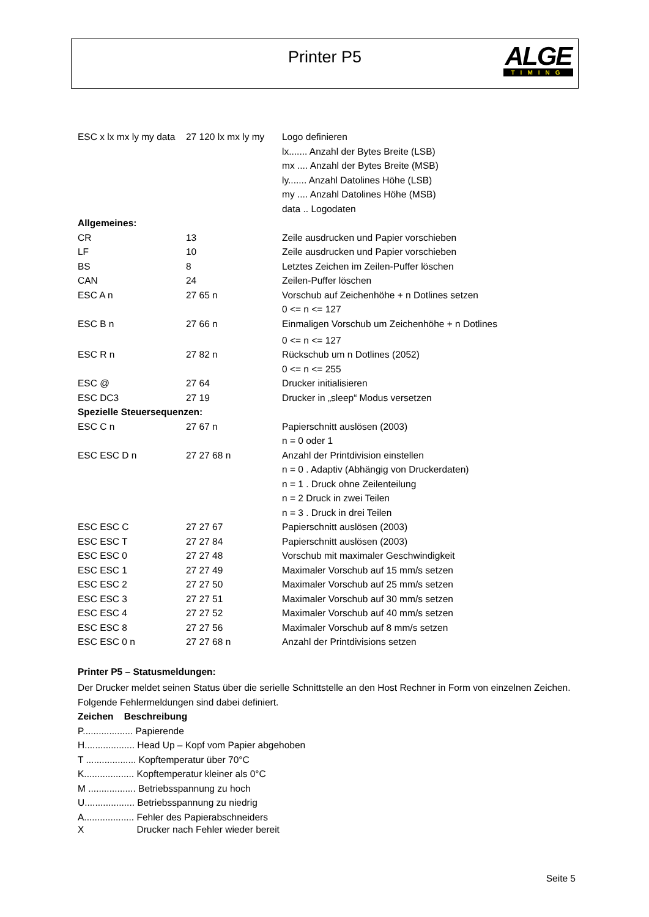Printer P5
ALGE
TIMING
| ESC x lx mx ly my data | 27 120 lx mx ly my | Logo definieren |
| | | lx....... Anzahl der Bytes Breite (LSB) |
| | | mx .... Anzahl der Bytes Breite (MSB) |
| | | ly....... Anzahl Datolines Höhe (LSB) |
| | | my .... Anzahl Datolines Höhe (MSB) |
| | | data .. Logodaten |
| Allgemeines: | | |
| CR | 13 | Zeile ausdrucken und Papier vorschieben |
| LF | 10 | Zeile ausdrucken und Papier vorschieben |
| BS | 8 | Letztes Zeichen im Zeilen-Puffer löschen |
| CAN | 24 | Zeilen-Puffer löschen |
| ESC A n | 27 65 n | Vorschub auf Zeichenhöhe + n Dotlines setzen |
| | | 0 <= n <= 127 |
| ESC B n | 27 66 n | Einmaligen Vorschub um Zeichenhöhe + n Dotlines |
| | | 0 <= n <= 127 |
| ESC R n | 27 82 n | Rückschub um n Dotlines (2052) |
| | | 0 <= n <= 255 |
| ESC @ | 27 64 | Drucker initialisieren |
| ESC DC3 | 27 19 | Drucker in „sleep“ Modus versetzen |
| Spezielle Steuersequenzen: | | |
| ESC C n | 27 67 n | Papierschnitt auslösen (2003) |
| | | n = 0 oder 1 |
| ESC ESC D n | 27 27 68 n | Anzahl der Printdivision einstellen |
| | | n = 0 . Adaptiv (Abhängig von Druckerdaten) |
| | | n = 1 . Druck ohne Zeilenteilung |
| | | n = 2 Druck in zwei Teilen |
| | | n = 3 . Druck in drei Teilen |
| ESC ESC C | 27 27 67 | Papierschnitt auslösen (2003) |
| ESC ESC T | 27 27 84 | Papierschnitt auslösen (2003) |
| ESC ESC 0 | 27 27 48 | Vorschub mit maximaler Geschwindigkeit |
| ESC ESC 1 | 27 27 49 | Maximaler Vorschub auf 15 mm/s setzen |
| ESC ESC 2 | 27 27 50 | Maximaler Vorschub auf 25 mm/s setzen |
| ESC ESC 3 | 27 27 51 | Maximaler Vorschub auf 30 mm/s setzen |
| ESC ESC 4 | 27 27 52 | Maximaler Vorschub auf 40 mm/s setzen |
| ESC ESC 8 | 27 27 56 | Maximaler Vorschub auf 8 mm/s setzen |
| ESC ESC 0 n | 27 27 68 n | Anzahl der Printdivisions setzen |
Printer P5 – Statusmeldungen:
Der Drucker meldet seinen Status über die serielle Schnittstelle an den Host Rechner in Form von einzelnen Zeichen. Folgende Fehlermeldungen sind dabei definiert.
Zeichen Beschreibung
P................... Papierende
H................... Head Up – Kopf vom Papier abgehoben
T ................... Kopftemperatur über 70°C
K................... Kopftemperatur kleiner als 0°C
M .................. Betriebsspannung zu hoch
U................... Betriebsspannung zu niedrig
A................... Fehler des Papierabschneiders
X Drucker nach Fehler wieder bereit
Seite 5